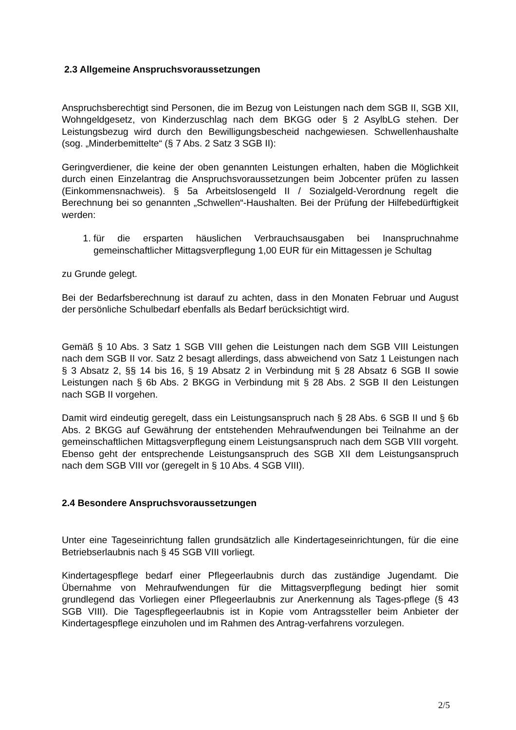2.3 Allgemeine Anspruchsvoraussetzungen
Anspruchsberechtigt sind Personen, die im Bezug von Leistungen nach dem SGB II, SGB XII, Wohngeldgesetz, von Kinderzuschlag nach dem BKGG oder § 2 AsylbLG stehen. Der Leistungsbezug wird durch den Bewilligungsbescheid nachgewiesen. Schwellenhaushalte (sog. „Minderbemittelte“ (§ 7 Abs. 2 Satz 3 SGB II):
Geringverdiener, die keine der oben genannten Leistungen erhalten, haben die Möglichkeit durch einen Einzelantrag die Anspruchsvoraussetzungen beim Jobcenter prüfen zu lassen (Einkommensnachweis). § 5a Arbeitslosengeld II / Sozialgeld-Verordnung regelt die Berechnung bei so genannten „Schwellen“-Haushalten. Bei der Prüfung der Hilfebedürftigkeit werden:
1. für die ersparten häuslichen Verbrauchsausgaben bei Inanspruchnahme gemeinschaftlicher Mittagsverpflegung 1,00 EUR für ein Mittagessen je Schultag
zu Grunde gelegt.
Bei der Bedarfsberechnung ist darauf zu achten, dass in den Monaten Februar und August der persönliche Schulbedarf ebenfalls als Bedarf berücksichtigt wird.
Gemäß § 10 Abs. 3 Satz 1 SGB VIII gehen die Leistungen nach dem SGB VIII Leistungen nach dem SGB II vor. Satz 2 besagt allerdings, dass abweichend von Satz 1 Leistungen nach § 3 Absatz 2, §§ 14 bis 16, § 19 Absatz 2 in Verbindung mit § 28 Absatz 6 SGB II sowie Leistungen nach § 6b Abs. 2 BKGG in Verbindung mit § 28 Abs. 2 SGB II den Leistungen nach SGB II vorgehen.
Damit wird eindeutig geregelt, dass ein Leistungsanspruch nach § 28 Abs. 6 SGB II und § 6b Abs. 2 BKGG auf Gewährung der entstehenden Mehraufwendungen bei Teilnahme an der gemeinschaftlichen Mittagsverpflegung einem Leistungsanspruch nach dem SGB VIII vorgeht. Ebenso geht der entsprechende Leistungsanspruch des SGB XII dem Leistungsanspruch nach dem SGB VIII vor (geregelt in § 10 Abs. 4 SGB VIII).
2.4 Besondere Anspruchsvoraussetzungen
Unter eine Tageseinrichtung fallen grundsätzlich alle Kindertageseinrichtungen, für die eine Betriebserlaubnis nach § 45 SGB VIII vorliegt.
Kindertagespflege bedarf einer Pflegeerlaubnis durch das zuständige Jugendamt. Die Übernahme von Mehraufwendungen für die Mittagsverpflegung bedingt hier somit grundlegend das Vorliegen einer Pflegeerlaubnis zur Anerkennung als Tages-pflege (§ 43 SGB VIII). Die Tagespflegeerlaubnis ist in Kopie vom Antragssteller beim Anbieter der Kindertagespflege einzuholen und im Rahmen des Antrag-verfahrens vorzulegen.
2/5